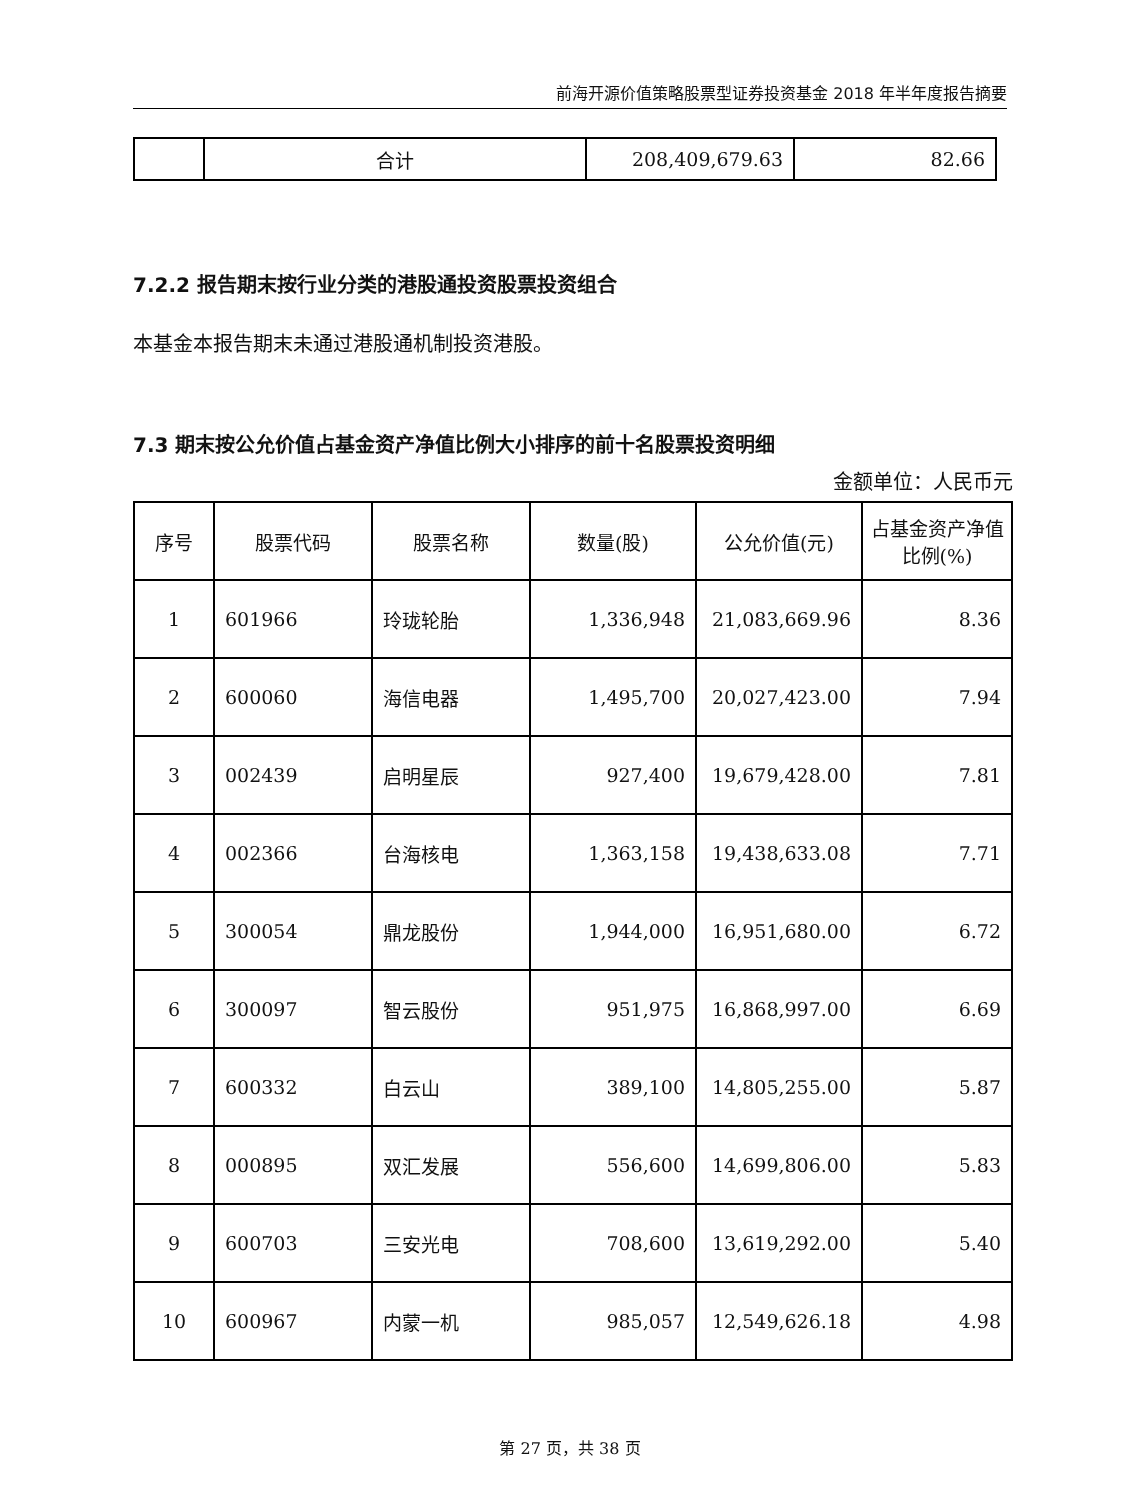前海开源价值策略股票型证券投资基金 2018 年半年度报告摘要
| | 合计 | 208,409,679.63 | 82.66 |
7.2.2 报告期末按行业分类的港股通投资股票投资组合
本基金本报告期末未通过港股通机制投资港股。
7.3 期末按公允价值占基金资产净值比例大小排序的前十名股票投资明细
金额单位：人民币元
| 序号 | 股票代码 | 股票名称 | 数量(股) | 公允价值(元) | 占基金资产净值比例(%) |
| --- | --- | --- | --- | --- | --- |
| 1 | 601966 | 玲珑轮胎 | 1,336,948 | 21,083,669.96 | 8.36 |
| 2 | 600060 | 海信电器 | 1,495,700 | 20,027,423.00 | 7.94 |
| 3 | 002439 | 启明星辰 | 927,400 | 19,679,428.00 | 7.81 |
| 4 | 002366 | 台海核电 | 1,363,158 | 19,438,633.08 | 7.71 |
| 5 | 300054 | 鼎龙股份 | 1,944,000 | 16,951,680.00 | 6.72 |
| 6 | 300097 | 智云股份 | 951,975 | 16,868,997.00 | 6.69 |
| 7 | 600332 | 白云山 | 389,100 | 14,805,255.00 | 5.87 |
| 8 | 000895 | 双汇发展 | 556,600 | 14,699,806.00 | 5.83 |
| 9 | 600703 | 三安光电 | 708,600 | 13,619,292.00 | 5.40 |
| 10 | 600967 | 内蒙一机 | 985,057 | 12,549,626.18 | 4.98 |
第 27 页，共 38 页